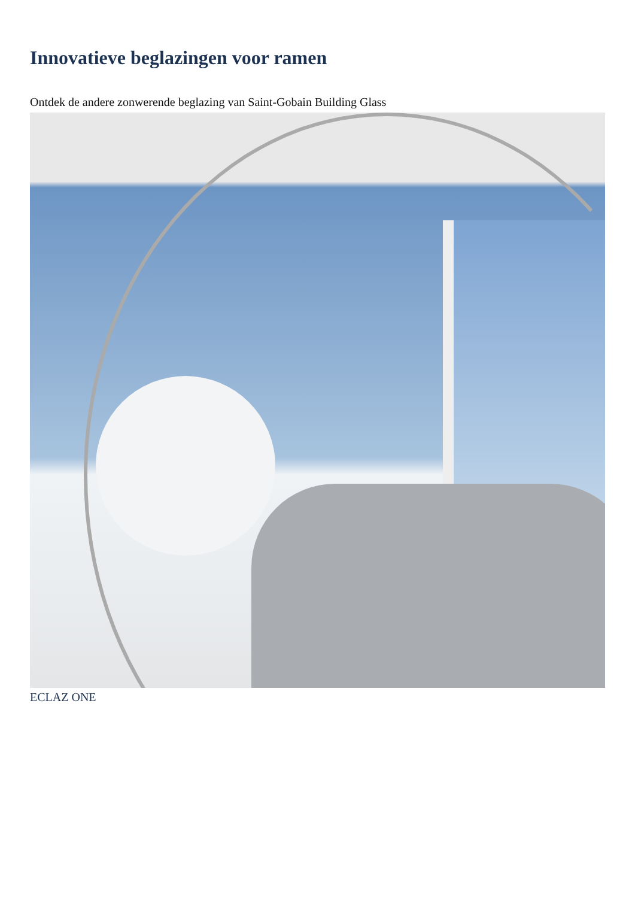Innovatieve beglazingen voor ramen
Ontdek de andere zonwerende beglazing van Saint-Gobain Building Glass
ECLAZ ONE